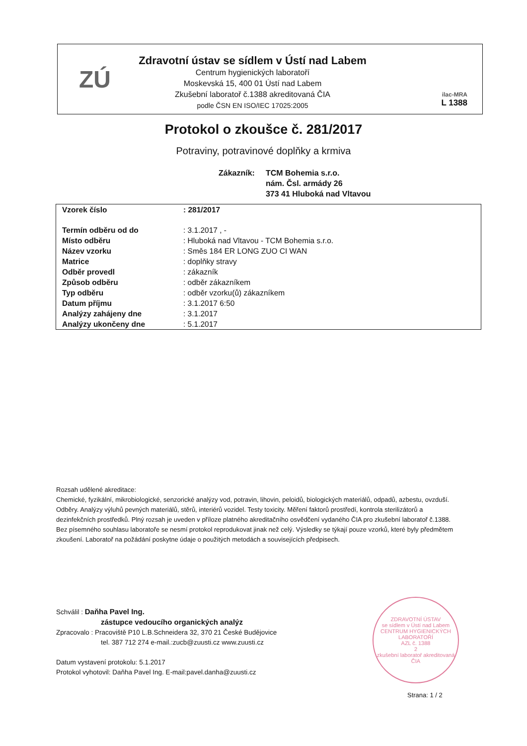ZÚ
Zdravotní ústav se sídlem v Ústí nad Labem
Centrum hygienických laboratoří
Moskevská 15, 400 01 Ústí nad Labem
Zkušební laboratoř č.1388 akreditovaná ČIA
podle ČSN EN ISO/IEC 17025:2005
ilac-MRA
L 1388
Protokol o zkoušce č. 281/2017
Potraviny, potravinové doplňky a krmiva
Zákazník: TCM Bohemia s.r.o.
nám. Čsl. armády 26
373 41 Hluboká nad Vltavou
| Vzorek číslo | : 281/2017 |
| Termín odběru od do | : 3.1.2017 , - |
| Místo odběru | : Hluboká nad Vltavou - TCM Bohemia s.r.o. |
| Název vzorku | : Směs 184 ER LONG ZUO CI WAN |
| Matrice | : doplňky stravy |
| Odběr provedl | : zákazník |
| Způsob odběru | : odběr zákazníkem |
| Typ odběru | : odběr vzorku(ů) zákazníkem |
| Datum příjmu | : 3.1.2017 6:50 |
| Analýzy zahájeny dne | : 3.1.2017 |
| Analýzy ukončeny dne | : 5.1.2017 |
Rozsah udělené akreditace:
Chemické, fyzikální, mikrobiologické, senzorické analýzy vod, potravin, lihovin, peloidů, biologických materiálů, odpadů, azbestu, ovzduší. Odběry. Analýzy výluhů pevných materiálů, stěrů, interiérů vozidel. Testy toxicity. Měření faktorů prostředí, kontrola sterilizátorů a dezinfekčních prostředků. Plný rozsah je uveden v příloze platného akreditačního osvědčení vydaného ČIA pro zkušební laboratoř č.1388.
Bez písemného souhlasu laboratoře se nesmí protokol reprodukovat jinak než celý. Výsledky se týkají pouze vzorků, které byly předmětem zkoušení. Laboratoř na požádání poskytne údaje o použitých metodách a souvisejících předpisech.
Schválil : Daňha Pavel Ing.
zástupce vedoucího organických analýz
Zpracovalo : Pracoviště P10 L.B.Schneidera 32, 370 21 České Budějovice
tel. 387 712 274 e-mail.:zucb@zuusti.cz www.zuusti.cz
Datum vystavení protokolu: 5.1.2017
Protokol vyhotovil: Daňha Pavel Ing. E-mail:pavel.danha@zuusti.cz
ZDRAVOTNÍ ÚSTAV
se sídlem v Ústí nad Labem
CENTRUM HYGIENICKÝCH LABORATOŘÍ
AZL č. 1388
2
zkušební laboratoř akreditovaná ČIA
Strana: 1 / 2